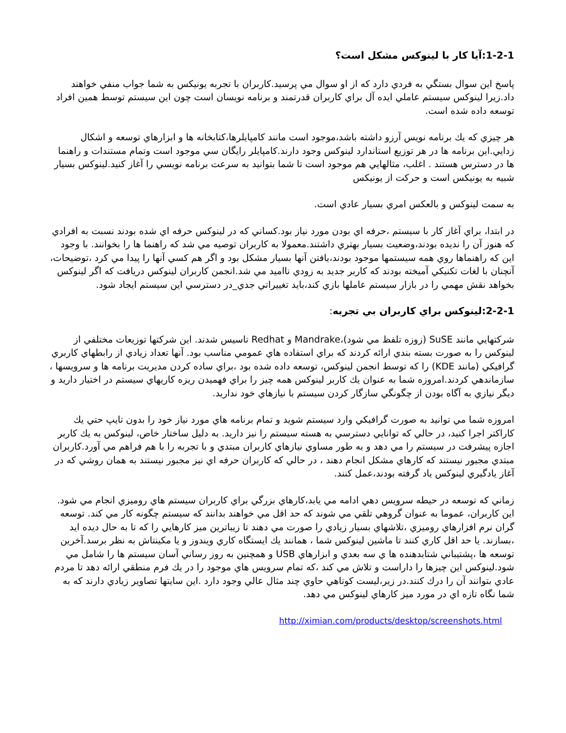1-2-1:آيا كار با لينوكس مشكل است؟
پاسخ اين سوال بستگي به فردي دارد كه از او سوال مي پرسيد.كاربران با تجربه يونيكس به شما جواب منفي خواهند داد.زيرا لينوكس سيستم عاملي ايده آل براي كاربران قدرتمند و برنامه نويسان است چون اين سيستم توسط همين افراد توسعه داده شده است.
هر چيزي كه يك برنامه نويس آرزو داشته باشد،موجود است مانند كامپايلرها،كتابخانه ها و ابزارهاي توسعه و اشكال زدايي.اين برنامه ها در هر توزيع استاندارد لينوكس وجود دارند.كامپايلر رايگان سي موجود است وتمام مستندات و راهنما ها در دسترس هستند . اغلب، مثالهايي هم موجود است تا شما بتوانيد به سرعت برنامه نويسي را آغاز كنيد.لينوكس بسيار شبيه به يونيكس است و حركت از يونيكس
به سمت لينوكس و بالعكس امري بسيار عادي است.
در ابتدا، براي آغاز كار با سيستم ،حرفه اي بودن مورد نياز بود.كساني كه در لينوكس حرفه اي شده بودند نسبت به افرادي كه هنوز آن را نديده بودند،وضعيت بسيار بهتري داشتند.معمولا به كاربران توصيه مي شد كه راهنما ها را بخوانند. با وجود اين كه راهنماها روي همه سيستمها موجود بودند،يافتن آنها بسيار مشكل بود و اگر هم كسي آنها را پيدا مي كرد ،توضيحات، آنچنان با لغات تكنيكي آميخته بودند كه كاربر جديد به زودي نااميد مي شد.انجمن كاربران لينوكس دريافت كه اگر لينوكس بخواهد نقش مهمي را در بازار سيستم عاملها بازي كند،بايد تغييراتي جدي_در دسترسي اين سيستم ايجاد شود.
2-2-1:لينوكس براي كاربران بي تجربه:
شركتهايي مانند SuSE (زوزه تلفظ مي شود)،Mandrake و Redhat تاسيس شدند. اين شركتها توزيعات مختلفي از لينوكس را به صورت بسته بندي ارائه كردند كه براي استفاده هاي عمومي مناسب بود. آنها تعداد زيادي از رابطهاي كاربري گرافيكي (مانند KDE) را كه توسط انجمن لينوكس، توسعه داده شده بود ،براي ساده كردن مديريت برنامه ها و سرويسها ، سازماندهي كردند.امروزه شما به عنوان يك كاربر لينوكس همه چيز را براي فهميدن ريزه كاريهاي سيستم در اختيار داريد و ديگر نيازي به آگاه بودن از چگونگي سازگار كردن سيستم با نيازهاي خود نداريد.
امروزه شما مي توانيد به صورت گرافيكي وارد سيستم شويد و تمام برنامه هاي مورد نياز خود را بدون تايپ حتي يك كاراكتر اجرا كنيد، در حالي كه توانايي دسترسي به هسته سيستم را نيز داريد. به دليل ساختار خاص، لينوكس به يك كاربر اجازه پيشرفت در سيستم را مي دهد و به طور مساوي نيازهاي كاربران مبتدي و با تجربه را با هم فراهم مي آورد.كاربران مبتدي مجبور نيستند كه كارهاي مشكل انجام دهند ، در حالي كه كاربران حرفه اي نيز مجبور نيستند به همان روشي كه در آغاز يادگيري لينوكس ياد گرفته بودند،عمل كنند.
زماني كه توسعه در حيطه سرويس دهي ادامه مي يابد،كارهاي بزرگي براي كاربران سيستم هاي روميزي انجام مي شود. اين كاربران، عموما به عنوان گروهي تلقي مي شوند كه حد اقل مي خواهند بدانند كه سيستم چگونه كار مي كند. توسعه گران نرم افزارهاي روميزي ،تلاشهاي بسيار زيادي را صورت مي دهند تا زيباترين ميز كارهايي را كه تا به حال ديده ايد ،بسازند. يا حد اقل كاري كنند تا ماشين لينوكس شما ، همانند يك ايستگاه كاري ويندوز و يا مكينتاش به نظر برسد.آخرين توسعه ها ،پشتيباني شتابدهنده ها ي سه بعدي و ابزارهاي USB و همچنين به روز رساني آسان سيستم ها را شامل مي شود.لينوكس اين چيزها را داراست و تلاش مي كند ،كه تمام سرويس هاي موجود را در يك فرم منطقي ارائه دهد تا مردم عادي بتوانند آن را درك كنند.در زير،ليست كوتاهي حاوي چند مثال عالي وجود دارد .اين سايتها تصاوير زيادي دارند كه به شما نگاه تازه اي در مورد ميز كارهاي لينوكس مي دهد.
http://ximian.com/products/desktop/screenshots.html